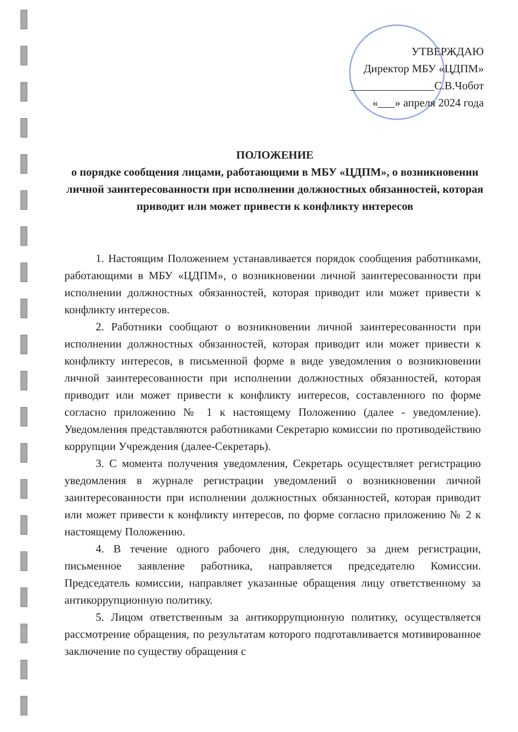УТВЕРЖДАЮ
Директор МБУ «ЦДПМ»
_______________С.В.Чобот
«___» апреля 2024 года
ПОЛОЖЕНИЕ
о порядке сообщения лицами, работающими в МБУ «ЦДПМ», о возникновении личной заинтересованности при исполнении должностных обязанностей, которая приводит или может привести к конфликту интересов
1. Настоящим Положением устанавливается порядок сообщения работниками, работающими в МБУ «ЦДПМ», о возникновении личной заинтересованности при исполнении должностных обязанностей, которая приводит или может привести к конфликту интересов.
2. Работники сообщают о возникновении личной заинтересованности при исполнении должностных обязанностей, которая приводит или может привести к конфликту интересов, в письменной форме в виде уведомления о возникновении личной заинтересованности при исполнении должностных обязанностей, которая приводит или может привести к конфликту интересов, составленного по форме согласно приложению № 1 к настоящему Положению (далее - уведомление). Уведомления представляются работниками Секретарю комиссии по противодействию коррупции Учреждения (далее-Секретарь).
3. С момента получения уведомления, Секретарь осуществляет регистрацию уведомления в журнале регистрации уведомлений о возникновении личной заинтересованности при исполнении должностных обязанностей, которая приводит или может привести к конфликту интересов, по форме согласно приложению № 2 к настоящему Положению.
4. В течение одного рабочего дня, следующего за днем регистрации, письменное заявление работника, направляется председателю Комиссии. Председатель комиссии, направляет указанные обращения лицу ответственному за антикоррупционную политику.
5. Лицом ответственным за антикоррупционную политику, осуществляется рассмотрение обращения, по результатам которого подготавливается мотивированное заключение по существу обращения с